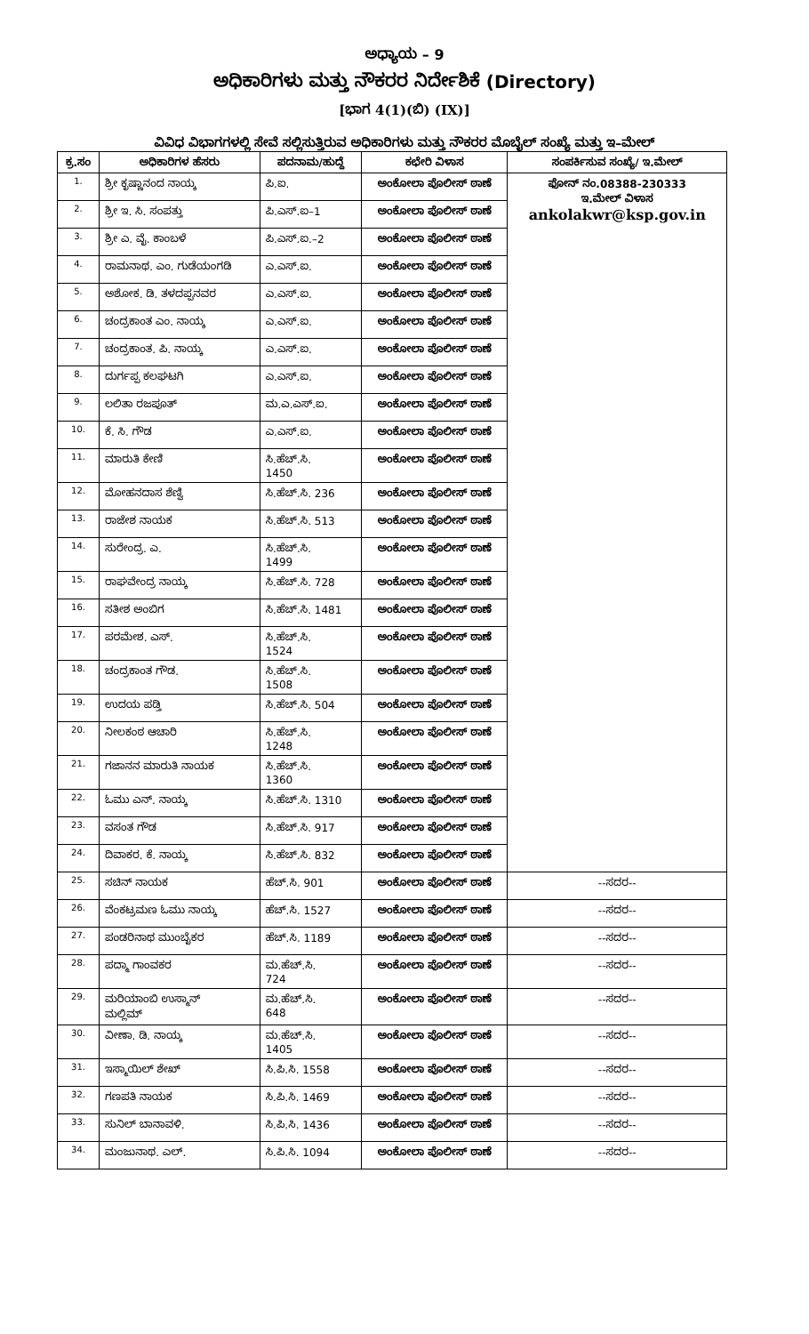ಅಧ್ಯಾಯ – 9
ಅಧಿಕಾರಿಗಳು ಮತ್ತು ನೌಕರರ ನಿರ್ದೇಶಿಕೆ (Directory)
[ಭಾಗ 4(1)(ಬಿ) (IX)]
ವಿವಿಧ ವಿಭಾಗಗಳಲ್ಲಿ ಸೇವೆ ಸಲ್ಲಿಸುತ್ತಿರುವ ಅಧಿಕಾರಿಗಳು ಮತ್ತು ನೌಕರರ ಮೊಬೈಲ್ ಸಂಖ್ಯೆ ಮತ್ತು ಇ–ಮೇಲ್
| ಕ್ರ.ಸಂ | ಅಧಿಕಾರಿಗಳ ಹೆಸರು | ಪದನಾಮ/ಹುದ್ದೆ | ಕಛೇರಿ ವಿಳಾಸ | ಸಂಪರ್ಕಿಸುವ ಸಂಖ್ಯೆ/ ಇ.ಮೇಲ್ |
| --- | --- | --- | --- | --- |
| 1. | ಶ್ರೀ ಕೃಷ್ಣಾನಂದ ನಾಯ್ಕ | ಪಿ.ಐ. | ಅಂಕೋಲಾ ಪೊಲೀಸ್ ಠಾಣೆ | ಫೋನ್ ನಂ.08388-230333 ಇ.ಮೇಲ್ ವಿಳಾಸ ankolakwr@ksp.gov.in |
| 2. | ಶ್ರೀ ಇ. ಸಿ. ಸಂಪತ್ತು | ಪಿ.ಎಸ್.ಐ–1 | ಅಂಕೋಲಾ ಪೊಲೀಸ್ ಠಾಣೆ | |
| 3. | ಶ್ರೀ ಎ. ವೈ. ಕಾಂಬಳೆ | ಪಿ.ಎಸ್.ಐ.–2 | ಅಂಕೋಲಾ ಪೊಲೀಸ್ ಠಾಣೆ | |
| 4. | ರಾಮನಾಥ. ಎಂ. ಗುಡೆಯಂಗಡಿ | ಎ.ಎಸ್.ಐ. | ಅಂಕೋಲಾ ಪೊಲೀಸ್ ಠಾಣೆ | |
| 5. | ಅಶೋಕ. ಡಿ. ತಳದಪ್ಪನವರ | ಎ.ಎಸ್.ಐ. | ಅಂಕೋಲಾ ಪೊಲೀಸ್ ಠಾಣೆ | |
| 6. | ಚಂದ್ರಕಾಂತ ಎಂ. ನಾಯ್ಕ | ಎ.ಎಸ್.ಐ. | ಅಂಕೋಲಾ ಪೊಲೀಸ್ ಠಾಣೆ | |
| 7. | ಚಂದ್ರಕಾಂತ. ಪಿ. ನಾಯ್ಕ | ಎ.ಎಸ್.ಐ. | ಅಂಕೋಲಾ ಪೊಲೀಸ್ ಠಾಣೆ | |
| 8. | ದುರ್ಗಪ್ಪ ಕಲಘಟಗಿ | ಎ.ಎಸ್.ಐ. | ಅಂಕೋಲಾ ಪೊಲೀಸ್ ಠಾಣೆ | |
| 9. | ಲಲಿತಾ ರಜಪೂತ್ | ಮ.ಎ.ಎಸ್.ಐ. | ಅಂಕೋಲಾ ಪೊಲೀಸ್ ಠಾಣೆ | |
| 10. | ಕೆ. ಸಿ. ಗೌಡ | ಎ.ಎಸ್.ಐ. | ಅಂಕೋಲಾ ಪೊಲೀಸ್ ಠಾಣೆ | |
| 11. | ಮಾರುತಿ ಕೇಣಿ | ಸಿ.ಹೆಚ್.ಸಿ. 1450 | ಅಂಕೋಲಾ ಪೊಲೀಸ್ ಠಾಣೆ | |
| 12. | ಮೋಹನದಾಸ ಶೆಣ್ವಿ | ಸಿ.ಹೆಚ್.ಸಿ. 236 | ಅಂಕೋಲಾ ಪೊಲೀಸ್ ಠಾಣೆ | |
| 13. | ರಾಜೇಶ ನಾಯಕ | ಸಿ.ಹೆಚ್.ಸಿ. 513 | ಅಂಕೋಲಾ ಪೊಲೀಸ್ ಠಾಣೆ | |
| 14. | ಸುರೇಂದ್ರ. ಎ. | ಸಿ.ಹೆಚ್.ಸಿ. 1499 | ಅಂಕೋಲಾ ಪೊಲೀಸ್ ಠಾಣೆ | |
| 15. | ರಾಘವೇಂದ್ರ ನಾಯ್ಕ | ಸಿ.ಹೆಚ್.ಸಿ. 728 | ಅಂಕೋಲಾ ಪೊಲೀಸ್ ಠಾಣೆ | |
| 16. | ಸತೀಶ ಅಂಬಿಗ | ಸಿ.ಹೆಚ್.ಸಿ. 1481 | ಅಂಕೋಲಾ ಪೊಲೀಸ್ ಠಾಣೆ | |
| 17. | ಪರಮೇಶ. ಎಸ್. | ಸಿ.ಹೆಚ್.ಸಿ. 1524 | ಅಂಕೋಲಾ ಪೊಲೀಸ್ ಠಾಣೆ | |
| 18. | ಚಂದ್ರಕಾಂತ ಗೌಡ. | ಸಿ.ಹೆಚ್.ಸಿ. 1508 | ಅಂಕೋಲಾ ಪೊಲೀಸ್ ಠಾಣೆ | |
| 19. | ಉದಯ ಪಡ್ತಿ | ಸಿ.ಹೆಚ್.ಸಿ. 504 | ಅಂಕೋಲಾ ಪೊಲೀಸ್ ಠಾಣೆ | |
| 20. | ನೀಲಕಂಠ ಆಚಾರಿ | ಸಿ.ಹೆಚ್.ಸಿ. 1248 | ಅಂಕೋಲಾ ಪೊಲೀಸ್ ಠಾಣೆ | |
| 21. | ಗಜಾನನ ಮಾರುತಿ ನಾಯಕ | ಸಿ.ಹೆಚ್.ಸಿ. 1360 | ಅಂಕೋಲಾ ಪೊಲೀಸ್ ಠಾಣೆ | |
| 22. | ಓಮು ಎನ್. ನಾಯ್ಕ | ಸಿ.ಹೆಚ್.ಸಿ. 1310 | ಅಂಕೋಲಾ ಪೊಲೀಸ್ ಠಾಣೆ | |
| 23. | ವಸಂತ ಗೌಡ | ಸಿ.ಹೆಚ್.ಸಿ. 917 | ಅಂಕೋಲಾ ಪೊಲೀಸ್ ಠಾಣೆ | |
| 24. | ದಿವಾಕರ. ಕೆ. ನಾಯ್ಕ | ಸಿ.ಹೆಚ್.ಸಿ. 832 | ಅಂಕೋಲಾ ಪೊಲೀಸ್ ಠಾಣೆ | |
| 25. | ಸಚಿನ್ ನಾಯಕ | ಹೆಚ್.ಸಿ. 901 | ಅಂಕೋಲಾ ಪೊಲೀಸ್ ಠಾಣೆ | --ಸದರ-- |
| 26. | ವೆಂಕಟ್ರಮಣ ಓಮು ನಾಯ್ಕ | ಹೆಚ್.ಸಿ. 1527 | ಅಂಕೋಲಾ ಪೊಲೀಸ್ ಠಾಣೆ | --ಸದರ-- |
| 27. | ಪಂಡರಿನಾಥ ಮುಂಬೈಕರ | ಹೆಚ್.ಸಿ. 1189 | ಅಂಕೋಲಾ ಪೊಲೀಸ್ ಠಾಣೆ | --ಸದರ-- |
| 28. | ಪದ್ಮಾ ಗಾಂವಕರ | ಮ.ಹೆಚ್.ಸಿ. 724 | ಅಂಕೋಲಾ ಪೊಲೀಸ್ ಠಾಣೆ | --ಸದರ-- |
| 29. | ಮರಿಯಾಂಬಿ ಉಸ್ಮಾನ್ ಮಲ್ಲಿಮ್ | ಮ.ಹೆಚ್.ಸಿ. 648 | ಅಂಕೋಲಾ ಪೊಲೀಸ್ ಠಾಣೆ | --ಸದರ-- |
| 30. | ವೀಣಾ. ಡಿ. ನಾಯ್ಕ | ಮ.ಹೆಚ್.ಸಿ. 1405 | ಅಂಕೋಲಾ ಪೊಲೀಸ್ ಠಾಣೆ | --ಸದರ-- |
| 31. | ಇಸ್ಮಾಯಿಲ್ ಶೇಖ್ | ಸಿ.ಪಿ.ಸಿ. 1558 | ಅಂಕೋಲಾ ಪೊಲೀಸ್ ಠಾಣೆ | --ಸದರ-- |
| 32. | ಗಣಪತಿ ನಾಯಕ | ಸಿ.ಪಿ.ಸಿ. 1469 | ಅಂಕೋಲಾ ಪೊಲೀಸ್ ಠಾಣೆ | --ಸದರ-- |
| 33. | ಸುನಿಲ್ ಬಾನಾವಳಿ. | ಸಿ.ಪಿ.ಸಿ. 1436 | ಅಂಕೋಲಾ ಪೊಲೀಸ್ ಠಾಣೆ | --ಸದರ-- |
| 34. | ಮಂಜುನಾಥ. ಎಲ್. | ಸಿ.ಪಿ.ಸಿ. 1094 | ಅಂಕೋಲಾ ಪೊಲೀಸ್ ಠಾಣೆ | --ಸದರ-- |